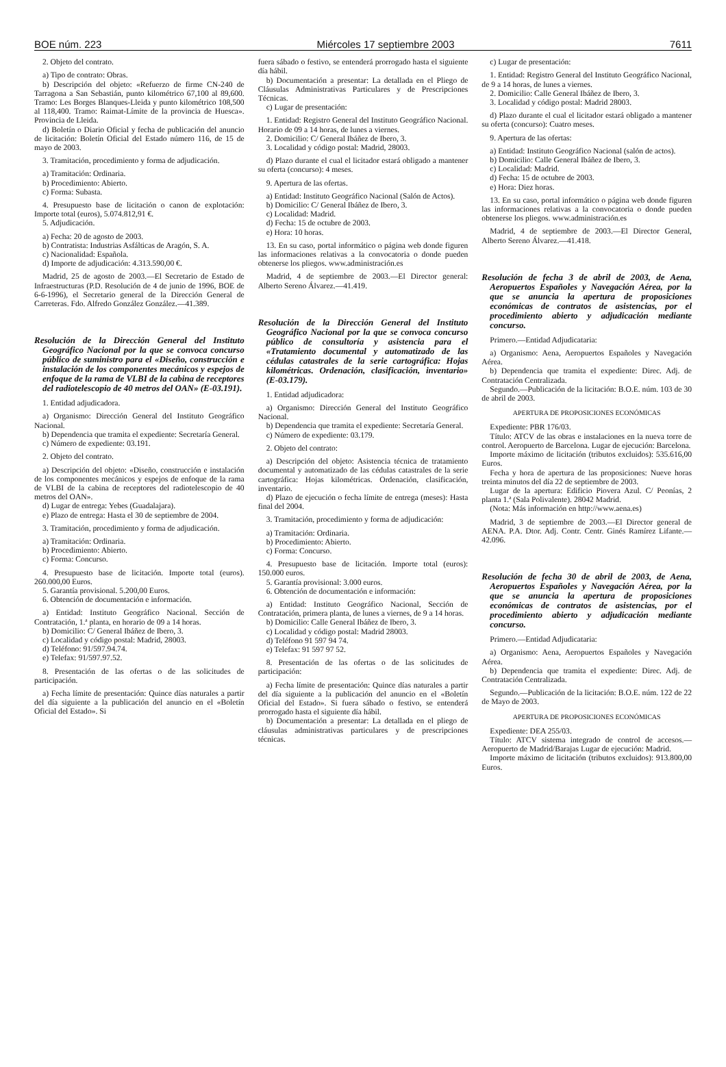BOE núm. 223 Miércoles 17 septiembre 2003 7611
2. Objeto del contrato.
a) Tipo de contrato: Obras.
b) Descripción del objeto: «Refuerzo de firme CN-240 de Tarragona a San Sebastián, punto kilométrico 67,100 al 89,600. Tramo: Les Borges Blanques-Lleida y punto kilométrico 108,500 al 118,400. Tramo: Raimat-Límite de la provincia de Huesca». Provincia de Lleida.
d) Boletín o Diario Oficial y fecha de publicación del anuncio de licitación: Boletín Oficial del Estado número 116, de 15 de mayo de 2003.
3. Tramitación, procedimiento y forma de adjudicación.
a) Tramitación: Ordinaria.
b) Procedimiento: Abierto.
c) Forma: Subasta.
4. Presupuesto base de licitación o canon de explotación: Importe total (euros), 5.074.812,91 €.
5. Adjudicación.
a) Fecha: 20 de agosto de 2003.
b) Contratista: Industrias Asfálticas de Aragón, S. A.
c) Nacionalidad: Española.
d) Importe de adjudicación: 4.313.590,00 €.
Madrid, 25 de agosto de 2003.—El Secretario de Estado de Infraestructuras (P.D. Resolución de 4 de junio de 1996, BOE de 6-6-1996), el Secretario general de la Dirección General de Carreteras. Fdo. Alfredo González González.—41.389.
Resolución de la Dirección General del Instituto Geográfico Nacional por la que se convoca concurso público de suministro para el «Diseño, construcción e instalación de los componentes mecánicos y espejos de enfoque de la rama de VLBI de la cabina de receptores del radiotelescopio de 40 metros del OAN» (E-03.191).
1. Entidad adjudicadora.
a) Organismo: Dirección General del Instituto Geográfico Nacional.
b) Dependencia que tramita el expediente: Secretaría General.
c) Número de expediente: 03.191.
2. Objeto del contrato.
a) Descripción del objeto: «Diseño, construcción e instalación de los componentes mecánicos y espejos de enfoque de la rama de VLBI de la cabina de receptores del radiotelescopio de 40 metros del OAN».
d) Lugar de entrega: Yebes (Guadalajara).
e) Plazo de entrega: Hasta el 30 de septiembre de 2004.
3. Tramitación, procedimiento y forma de adjudicación.
a) Tramitación: Ordinaria.
b) Procedimiento: Abierto.
c) Forma: Concurso.
4. Presupuesto base de licitación. Importe total (euros). 260.000,00 Euros.
5. Garantía provisional. 5.200,00 Euros.
6. Obtención de documentación e información.
a) Entidad: Instituto Geográfico Nacional. Sección de Contratación, 1.ª planta, en horario de 09 a 14 horas.
b) Domicilio: C/ General Ibáñez de Ibero, 3.
c) Localidad y código postal: Madrid, 28003.
d) Teléfono: 91/597.94.74.
e) Telefax: 91/597.97.52.
8. Presentación de las ofertas o de las solicitudes de participación.
a) Fecha límite de presentación: Quince días naturales a partir del día siguiente a la publicación del anuncio en el «Boletín Oficial del Estado». Si
fuera sábado o festivo, se entenderá prorrogado hasta el siguiente día hábil.
b) Documentación a presentar: La detallada en el Pliego de Cláusulas Administrativas Particulares y de Prescripciones Técnicas.
c) Lugar de presentación:
1. Entidad: Registro General del Instituto Geográfico Nacional. Horario de 09 a 14 horas, de lunes a viernes.
2. Domicilio: C/ General Ibáñez de Ibero, 3.
3. Localidad y código postal: Madrid, 28003.
d) Plazo durante el cual el licitador estará obligado a mantener su oferta (concurso): 4 meses.
9. Apertura de las ofertas.
a) Entidad: Instituto Geográfico Nacional (Salón de Actos).
b) Domicilio: C/ General Ibáñez de Ibero, 3.
c) Localidad: Madrid.
d) Fecha: 15 de octubre de 2003.
e) Hora: 10 horas.
13. En su caso, portal informático o página web donde figuren las informaciones relativas a la convocatoria o donde pueden obtenerse los pliegos. www.administración.es
Madrid, 4 de septiembre de 2003.—El Director general: Alberto Sereno Álvarez.—41.419.
Resolución de la Dirección General del Instituto Geográfico Nacional por la que se convoca concurso público de consultoría y asistencia para el «Tratamiento documental y automatizado de las cédulas catastrales de la serie cartográfica: Hojas kilométricas. Ordenación, clasificación, inventario» (E-03.179).
1. Entidad adjudicadora:
a) Organismo: Dirección General del Instituto Geográfico Nacional.
b) Dependencia que tramita el expediente: Secretaría General.
c) Número de expediente: 03.179.
2. Objeto del contrato:
a) Descripción del objeto: Asistencia técnica de tratamiento documental y automatizado de las cédulas catastrales de la serie cartográfica: Hojas kilométricas. Ordenación, clasificación, inventario.
d) Plazo de ejecución o fecha límite de entrega (meses): Hasta final del 2004.
3. Tramitación, procedimiento y forma de adjudicación:
a) Tramitación: Ordinaria.
b) Procedimiento: Abierto.
c) Forma: Concurso.
4. Presupuesto base de licitación. Importe total (euros): 150.000 euros.
5. Garantía provisional: 3.000 euros.
6. Obtención de documentación e información:
a) Entidad: Instituto Geográfico Nacional, Sección de Contratación, primera planta, de lunes a viernes, de 9 a 14 horas.
b) Domicilio: Calle General Ibáñez de Ibero, 3.
c) Localidad y código postal: Madrid 28003.
d) Teléfono 91 597 94 74.
e) Telefax: 91 597 97 52.
8. Presentación de las ofertas o de las solicitudes de participación:
a) Fecha límite de presentación: Quince días naturales a partir del día siguiente a la publicación del anuncio en el «Boletín Oficial del Estado». Si fuera sábado o festivo, se entenderá prorrogado hasta el siguiente día hábil.
b) Documentación a presentar: La detallada en el pliego de cláusulas administrativas particulares y de prescripciones técnicas.
c) Lugar de presentación:
1. Entidad: Registro General del Instituto Geográfico Nacional, de 9 a 14 horas, de lunes a viernes.
2. Domicilio: Calle General Ibáñez de Ibero, 3.
3. Localidad y código postal: Madrid 28003.
d) Plazo durante el cual el licitador estará obligado a mantener su oferta (concurso): Cuatro meses.
9. Apertura de las ofertas:
a) Entidad: Instituto Geográfico Nacional (salón de actos).
b) Domicilio: Calle General Ibáñez de Ibero, 3.
c) Localidad: Madrid.
d) Fecha: 15 de octubre de 2003.
e) Hora: Diez horas.
13. En su caso, portal informático o página web donde figuren las informaciones relativas a la convocatoria o donde pueden obtenerse los pliegos. www.administración.es
Madrid, 4 de septiembre de 2003.—El Director General, Alberto Sereno Álvarez.—41.418.
Resolución de fecha 3 de abril de 2003, de Aena, Aeropuertos Españoles y Navegación Aérea, por la que se anuncia la apertura de proposiciones económicas de contratos de asistencias, por el procedimiento abierto y adjudicación mediante concurso.
Primero.—Entidad Adjudicataria:
a) Organismo: Aena, Aeropuertos Españoles y Navegación Aérea.
b) Dependencia que tramita el expediente: Direc. Adj. de Contratación Centralizada.
Segundo.—Publicación de la licitación: B.O.E. núm. 103 de 30 de abril de 2003.
APERTURA DE PROPOSICIONES ECONÓMICAS
Expediente: PBR 176/03.
Título: ATCV de las obras e instalaciones en la nueva torre de control. Aeropuerto de Barcelona. Lugar de ejecución: Barcelona.
Importe máximo de licitación (tributos excluidos): 535.616,00 Euros.
Fecha y hora de apertura de las proposiciones: Nueve horas treinta minutos del día 22 de septiembre de 2003.
Lugar de la apertura: Edificio Piovera Azul. C/ Peonías, 2 planta 1.ª (Sala Polivalente). 28042 Madrid.
(Nota: Más información en http://www.aena.es)
Madrid, 3 de septiembre de 2003.—El Director general de AENA. P.A. Dtor. Adj. Contr. Centr. Ginés Ramírez Lifante.—42.096.
Resolución de fecha 30 de abril de 2003, de Aena, Aeropuertos Españoles y Navegación Aérea, por la que se anuncia la apertura de proposiciones económicas de contratos de asistencias, por el procedimiento abierto y adjudicación mediante concurso.
Primero.—Entidad Adjudicataria:
a) Organismo: Aena, Aeropuertos Españoles y Navegación Aérea.
b) Dependencia que tramita el expediente: Direc. Adj. de Contratación Centralizada.
Segundo.—Publicación de la licitación: B.O.E. núm. 122 de 22 de Mayo de 2003.
APERTURA DE PROPOSICIONES ECONÓMICAS
Expediente: DEA 255/03.
Título: ATCV sistema integrado de control de accesos.—Aeropuerto de Madrid/Barajas Lugar de ejecución: Madrid.
Importe máximo de licitación (tributos excluidos): 913.800,00 Euros.